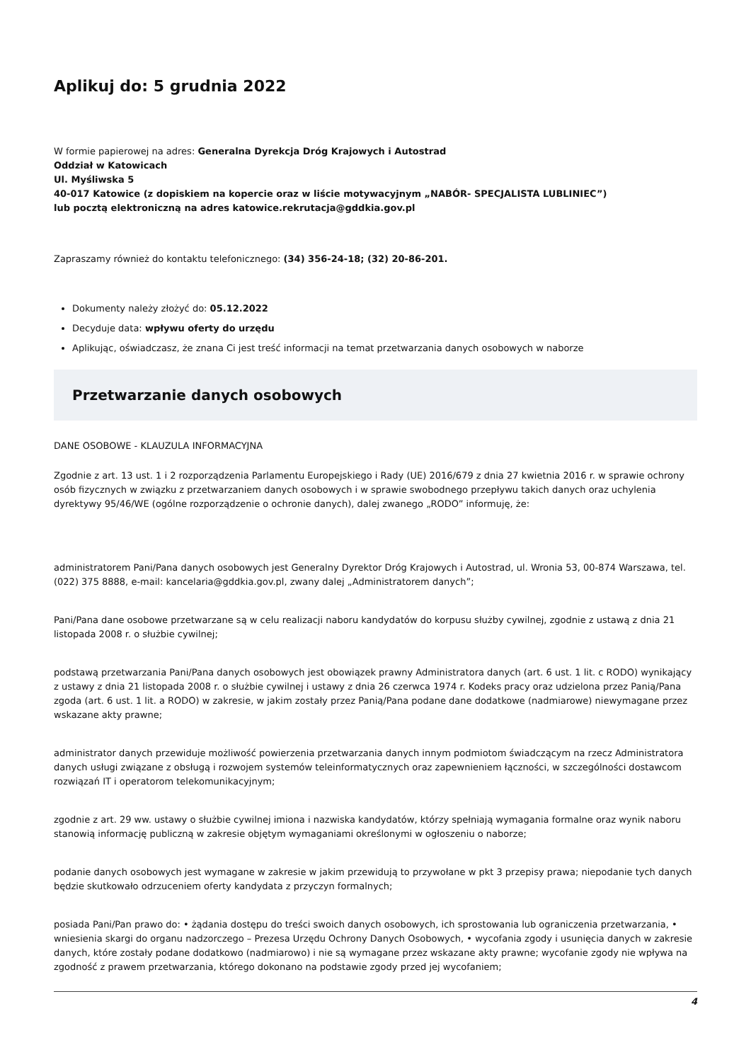Aplikuj do: 5 grudnia 2022
W formie papierowej na adres: Generalna Dyrekcja Dróg Krajowych i Autostrad
Oddział w Katowicach
Ul. Myśliwska 5
40-017 Katowice (z dopiskiem na kopercie oraz w liście motywacyjnym „NABÓR- SPECJALISTA LUBLINIEC”)
lub pocztą elektroniczną na adres katowice.rekrutacja@gddkia.gov.pl
Zapraszamy również do kontaktu telefonicznego: (34) 356-24-18; (32) 20-86-201.
Dokumenty należy złożyć do: 05.12.2022
Decyduje data: wpływu oferty do urzędu
Aplikując, oświadczasz, że znana Ci jest treść informacji na temat przetwarzania danych osobowych w naborze
Przetwarzanie danych osobowych
DANE OSOBOWE - KLAUZULA INFORMACYJNA
Zgodnie z art. 13 ust. 1 i 2 rozporządzenia Parlamentu Europejskiego i Rady (UE) 2016/679 z dnia 27 kwietnia 2016 r. w sprawie ochrony osób fizycznych w związku z przetwarzaniem danych osobowych i w sprawie swobodnego przepływu takich danych oraz uchylenia dyrektywy 95/46/WE (ogólne rozporządzenie o ochronie danych), dalej zwanego „RODO” informuję, że:
administratorem Pani/Pana danych osobowych jest Generalny Dyrektor Dróg Krajowych i Autostrad, ul. Wronia 53, 00-874 Warszawa, tel. (022) 375 8888, e-mail: kancelaria@gddkia.gov.pl, zwany dalej „Administratorem danych”;
Pani/Pana dane osobowe przetwarzane są w celu realizacji naboru kandydatów do korpusu służby cywilnej, zgodnie z ustawą z dnia 21 listopada 2008 r. o służbie cywilnej;
podstawą przetwarzania Pani/Pana danych osobowych jest obowiązek prawny Administratora danych (art. 6 ust. 1 lit. c RODO) wynikający z ustawy z dnia 21 listopada 2008 r. o służbie cywilnej i ustawy z dnia 26 czerwca 1974 r. Kodeks pracy oraz udzielona przez Panią/Pana zgoda (art. 6 ust. 1 lit. a RODO) w zakresie, w jakim zostały przez Panią/Pana podane dane dodatkowe (nadmiarowe) niewymagane przez wskazane akty prawne;
administrator danych przewiduje możliwość powierzenia przetwarzania danych innym podmiotom świadczącym na rzecz Administratora danych usługi związane z obsługą i rozwojem systemów teleinformatycznych oraz zapewnieniem łączności, w szczególności dostawcom rozwiązań IT i operatorom telekomunikacyjnym;
zgodnie z art. 29 ww. ustawy o służbie cywilnej imiona i nazwiska kandydatów, którzy spełniają wymagania formalne oraz wynik naboru stanowią informację publiczną w zakresie objętym wymaganiami określonymi w ogłoszeniu o naborze;
podanie danych osobowych jest wymagane w zakresie w jakim przewidują to przywołane w pkt 3 przepisy prawa; niepodanie tych danych będzie skutkowało odrzuceniem oferty kandydata z przyczyn formalnych;
posiada Pani/Pan prawo do: • żądania dostępu do treści swoich danych osobowych, ich sprostowania lub ograniczenia przetwarzania, • wniesienia skargi do organu nadzorczego – Prezesa Urzędu Ochrony Danych Osobowych, • wycofania zgody i usunięcia danych w zakresie danych, które zostały podane dodatkowo (nadmiarowo) i nie są wymagane przez wskazane akty prawne; wycofanie zgody nie wpływa na zgodność z prawem przetwarzania, którego dokonano na podstawie zgody przed jej wycofaniem;
4